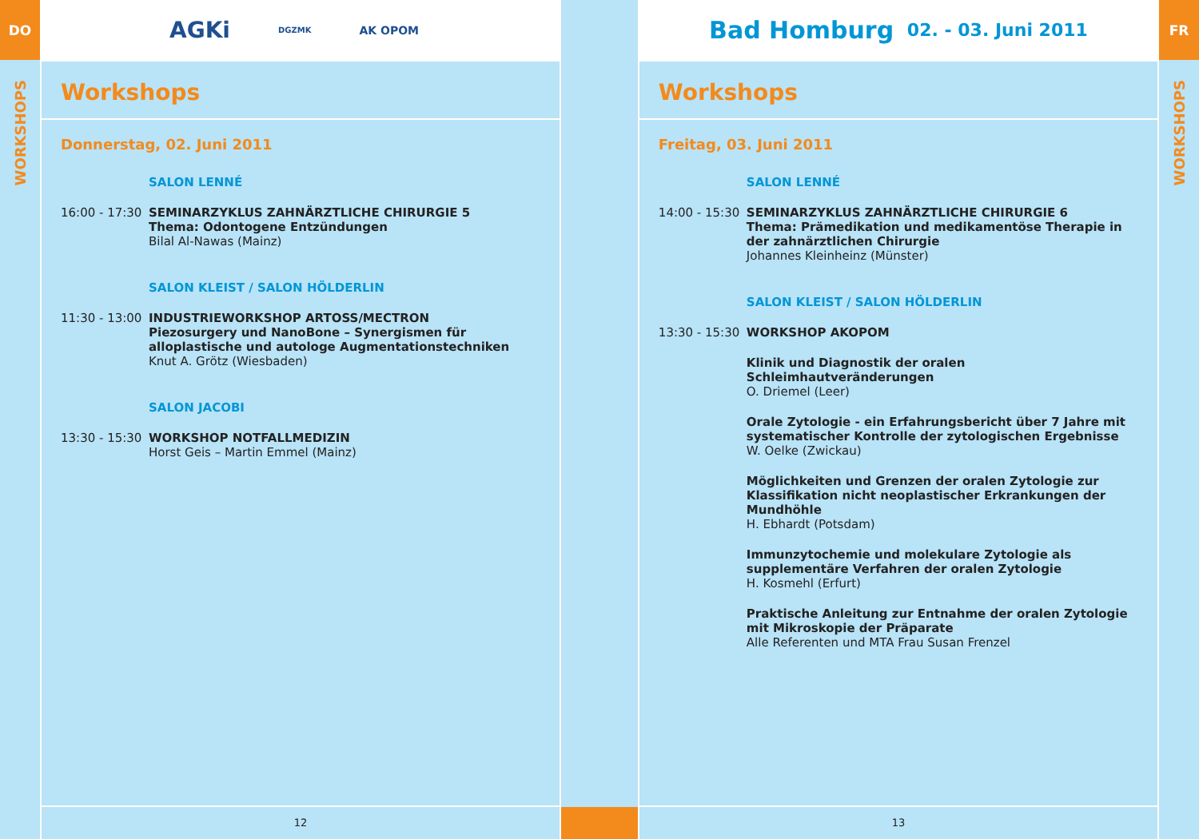DO
WORKSHOPS
AGKi DGZMK AK OPOM
Workshops
Donnerstag, 02. Juni 2011
SALON LENNÉ
16:00 - 17:30
SEMINARZYKLUS ZAHNÄRZTLICHE CHIRURGIE 5
Thema: Odontogene Entzündungen
Bilal Al-Nawas (Mainz)
SALON KLEIST / SALON HÖLDERLIN
11:30 - 13:00
INDUSTRIEWORKSHOP ARTOSS/MECTRON
Piezosurgery und NanoBone – Synergismen für alloplastische und autologe Augmentationstechniken
Knut A. Grötz (Wiesbaden)
SALON JACOBI
13:30 - 15:30
WORKSHOP NOTFALLMEDIZIN
Horst Geis – Martin Emmel (Mainz)
12
Bad Homburg 02. - 03. Juni 2011
Workshops
Freitag, 03. Juni 2011
SALON LENNÉ
14:00 - 15:30
SEMINARZYKLUS ZAHNÄRZTLICHE CHIRURGIE 6
Thema: Prämedikation und medikamentöse Therapie in der zahnärztlichen Chirurgie
Johannes Kleinheinz (Münster)
SALON KLEIST / SALON HÖLDERLIN
13:30 - 15:30
WORKSHOP AKOPOM
Klinik und Diagnostik der oralen Schleimhautveränderungen
O. Driemel (Leer)
Orale Zytologie - ein Erfahrungsbericht über 7 Jahre mit systematischer Kontrolle der zytologischen Ergebnisse
W. Oelke (Zwickau)
Möglichkeiten und Grenzen der oralen Zytologie zur Klassifikation nicht neoplastischer Erkrankungen der Mundhöhle
H. Ebhardt (Potsdam)
Immunzytochemie und molekulare Zytologie als supplementäre Verfahren der oralen Zytologie
H. Kosmehl (Erfurt)
Praktische Anleitung zur Entnahme der oralen Zytologie mit Mikroskopie der Präparate
Alle Referenten und MTA Frau Susan Frenzel
13
FR
WORKSHOPS